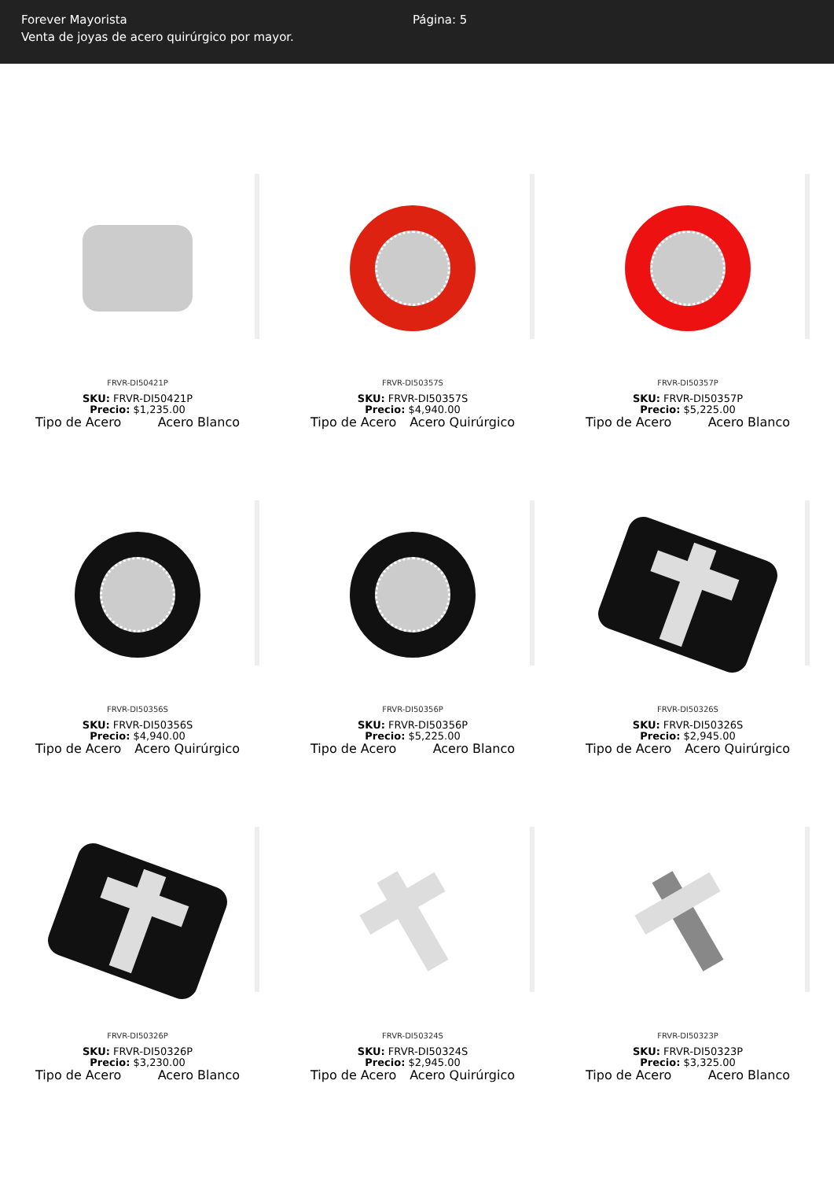Forever Mayorista
Venta de joyas de acero quirúrgico por mayor.
Página: 5
FRVR-DI50421P
SKU: FRVR-DI50421P
Precio: $1,235.00
Tipo de Acero Acero Blanco
FRVR-DI50357S
SKU: FRVR-DI50357S
Precio: $4,940.00
Tipo de Acero Acero Quirúrgico
FRVR-DI50357P
SKU: FRVR-DI50357P
Precio: $5,225.00
Tipo de Acero Acero Blanco
FRVR-DI50356S
SKU: FRVR-DI50356S
Precio: $4,940.00
Tipo de Acero Acero Quirúrgico
FRVR-DI50356P
SKU: FRVR-DI50356P
Precio: $5,225.00
Tipo de Acero Acero Blanco
FRVR-DI50326S
SKU: FRVR-DI50326S
Precio: $2,945.00
Tipo de Acero Acero Quirúrgico
FRVR-DI50326P
SKU: FRVR-DI50326P
Precio: $3,230.00
Tipo de Acero Acero Blanco
FRVR-DI50324S
SKU: FRVR-DI50324S
Precio: $2,945.00
Tipo de Acero Acero Quirúrgico
FRVR-DI50323P
SKU: FRVR-DI50323P
Precio: $3,325.00
Tipo de Acero Acero Blanco